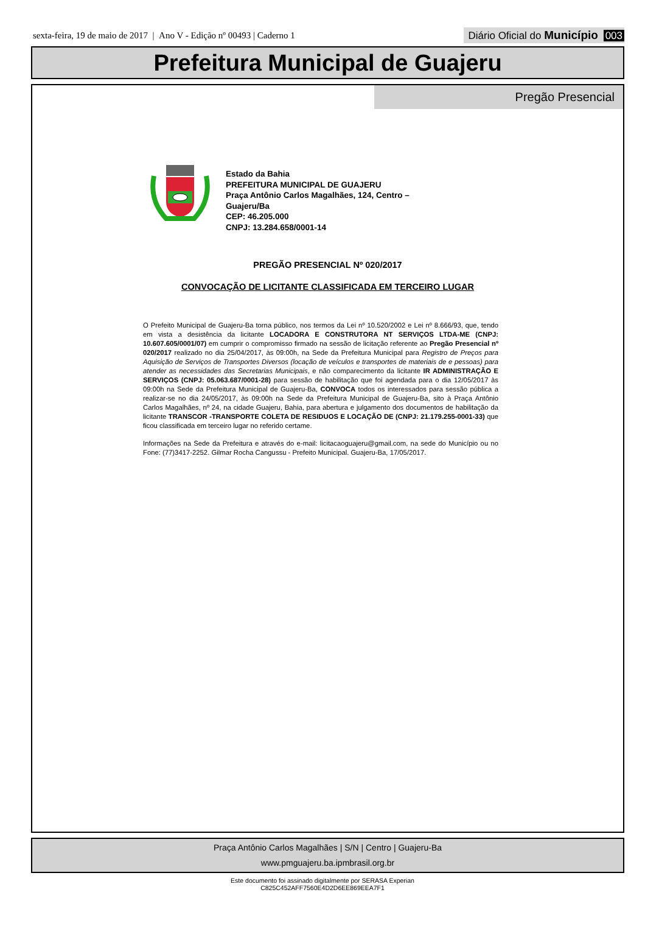sexta-feira, 19 de maio de 2017 | Ano V - Edição nº 00493 | Caderno 1 Diário Oficial do Município 003
Prefeitura Municipal de Guajeru
Pregão Presencial
Estado da Bahia
PREFEITURA MUNICIPAL DE GUAJERU
Praça Antônio Carlos Magalhães, 124, Centro –
Guajeru/Ba
CEP: 46.205.000
CNPJ: 13.284.658/0001-14
PREGÃO PRESENCIAL Nº 020/2017
CONVOCAÇÃO DE LICITANTE CLASSIFICADA EM TERCEIRO LUGAR
O Prefeito Municipal de Guajeru-Ba torna público, nos termos da Lei nº 10.520/2002 e Lei nº 8.666/93, que, tendo em vista a desistência da licitante LOCADORA E CONSTRUTORA NT SERVIÇOS LTDA-ME (CNPJ: 10.607.605/0001/07) em cumprir o compromisso firmado na sessão de licitação referente ao Pregão Presencial nº 020/2017 realizado no dia 25/04/2017, às 09:00h, na Sede da Prefeitura Municipal para Registro de Preços para Aquisição de Serviços de Transportes Diversos (locação de veículos e transportes de materiais de e pessoas) para atender as necessidades das Secretarias Municipais, e não comparecimento da licitante IR ADMINISTRAÇÃO E SERVIÇOS (CNPJ: 05.063.687/0001-28) para sessão de habilitação que foi agendada para o dia 12/05/2017 às 09:00h na Sede da Prefeitura Municipal de Guajeru-Ba, CONVOCA todos os interessados para sessão pública a realizar-se no dia 24/05/2017, às 09:00h na Sede da Prefeitura Municipal de Guajeru-Ba, sito à Praça Antônio Carlos Magalhães, nº 24, na cidade Guajeru, Bahia, para abertura e julgamento dos documentos de habilitação da licitante TRANSCOR -TRANSPORTE COLETA DE RESIDUOS E LOCAÇÃO DE (CNPJ: 21.179.255-0001-33) que ficou classificada em terceiro lugar no referido certame.
Informações na Sede da Prefeitura e através do e-mail: licitacaoguajeru@gmail.com, na sede do Município ou no Fone: (77)3417-2252. Gilmar Rocha Cangussu - Prefeito Municipal. Guajeru-Ba, 17/05/2017.
Praça Antônio Carlos Magalhães | S/N | Centro | Guajeru-Ba
www.pmguajeru.ba.ipmbrasil.org.br
Este documento foi assinado digitalmente por SERASA Experian
C825C452AFF7560E4D2D6EE869EEA7F1